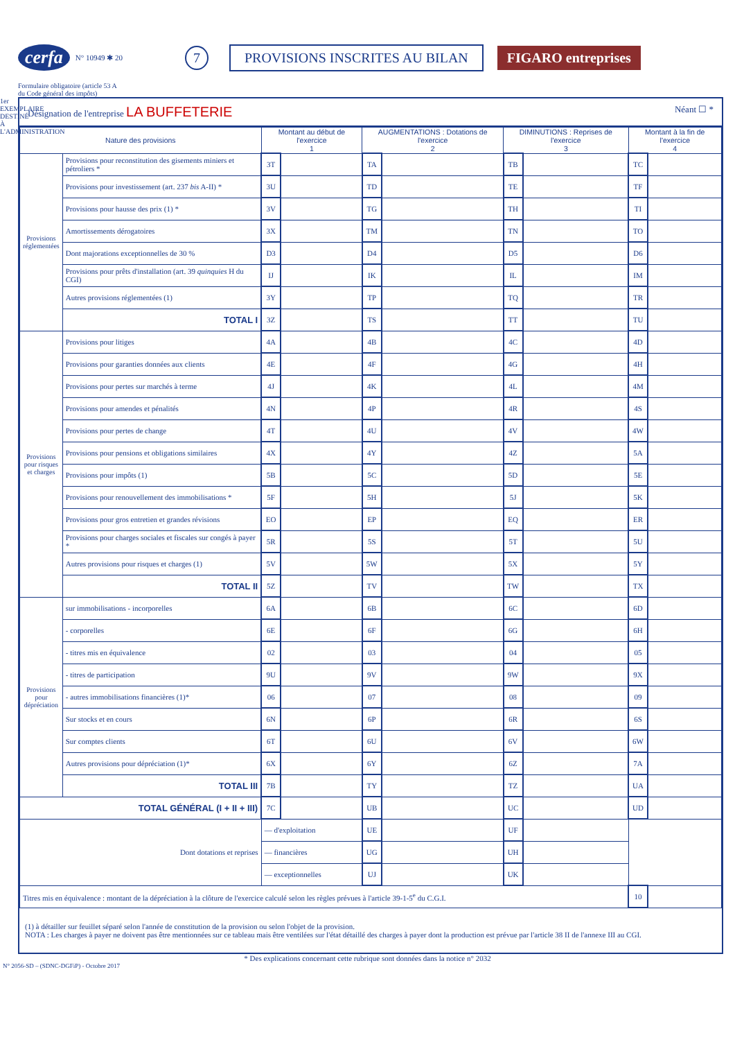cerfa N° 10949 ✱ 20 7 PROVISIONS INSCRITES AU BILAN FIGARO entreprises
Formulaire obligatoire (article 53 A
du Code général des impôts)
1er EXEMPLAIRE DESTINÉ À L'ADMINISTRATION
Désignation de l'entreprise LA BUFFETERIE Néant ☐ *
| Nature des provisions | | Montant au début de l'exercice 1 | | AUGMENTATIONS : Dotations de l'exercice 2 | | DIMINUTIONS : Reprises de l'exercice 3 | | Montant à la fin de l'exercice 4 | |
| --- | --- | --- | --- | --- | --- | --- | --- | --- | --- |
| Provisions réglementées | Provisions pour reconstitution des gisements miniers et pétroliers * | 3T | | TA | | TB | | TC | |
| | Provisions pour investissement (art. 237 bis A-II) * | 3U | | TD | | TE | | TF | |
| | Provisions pour hausse des prix (1) * | 3V | | TG | | TH | | TI | |
| | Amortissements dérogatoires | 3X | | TM | | TN | | TO | |
| | Dont majorations exceptionnelles de 30 % | D3 | | D4 | | D5 | | D6 | |
| | Provisions pour prêts d'installation (art. 39 quinquies H du CGI) | IJ | | IK | | IL | | IM | |
| | Autres provisions réglementées (1) | 3Y | | TP | | TQ | | TR | |
| | TOTAL I | 3Z | | TS | | TT | | TU | |
| Provisions pour risques et charges | Provisions pour litiges | 4A | | 4B | | 4C | | 4D | |
| | Provisions pour garanties données aux clients | 4E | | 4F | | 4G | | 4H | |
| | Provisions pour pertes sur marchés à terme | 4J | | 4K | | 4L | | 4M | |
| | Provisions pour amendes et pénalités | 4N | | 4P | | 4R | | 4S | |
| | Provisions pour pertes de change | 4T | | 4U | | 4V | | 4W | |
| | Provisions pour pensions et obligations similaires | 4X | | 4Y | | 4Z | | 5A | |
| | Provisions pour impôts (1) | 5B | | 5C | | 5D | | 5E | |
| | Provisions pour renouvellement des immobilisations * | 5F | | 5H | | 5J | | 5K | |
| | Provisions pour gros entretien et grandes révisions | EO | | EP | | EQ | | ER | |
| | Provisions pour charges sociales et fiscales sur congés à payer * | 5R | | 5S | | 5T | | 5U | |
| | Autres provisions pour risques et charges (1) | 5V | | 5W | | 5X | | 5Y | |
| | TOTAL II | 5Z | | TV | | TW | | TX | |
| Provisions pour dépréciation | sur immobilisations - incorporelles | 6A | | 6B | | 6C | | 6D | |
| | - corporelles | 6E | | 6F | | 6G | | 6H | |
| | - titres mis en équivalence | 02 | | 03 | | 04 | | 05 | |
| | - titres de participation | 9U | | 9V | | 9W | | 9X | |
| | - autres immobilisations financières (1)* | 06 | | 07 | | 08 | | 09 | |
| | Sur stocks et en cours | 6N | | 6P | | 6R | | 6S | |
| | Sur comptes clients | 6T | | 6U | | 6V | | 6W | |
| | Autres provisions pour dépréciation (1)* | 6X | | 6Y | | 6Z | | 7A | |
| | TOTAL III | 7B | | TY | | TZ | | UA | |
| TOTAL GÉNÉRAL (I + II + III) | | 7C | | UB | | UC | | UD | |
| Dont dotations et reprises | | — d'exploitation | | UE | | UF | | | |
| | | — financières | | UG | | UH | | | |
| | | — exceptionnelles | | UJ | | UK | | | |
| Titres mis en équivalence : montant de la dépréciation à la clôture de l'exercice calculé selon les règles prévues à l'article 39-1-5<sup>e</sup> du C.G.I. | | | | | | | | 10 | |
(1) à détailler sur feuillet séparé selon l'année de constitution de la provision ou selon l'objet de la provision.
NOTA : Les charges à payer ne doivent pas être mentionnées sur ce tableau mais être ventilées sur l'état détaillé des charges à payer dont la production est prévue par l'article 38 II de l'annexe III au CGI.
* Des explications concernant cette rubrique sont données dans la notice n° 2032
N° 2056-SD – (SDNC-DGFiP) - Octobre 2017